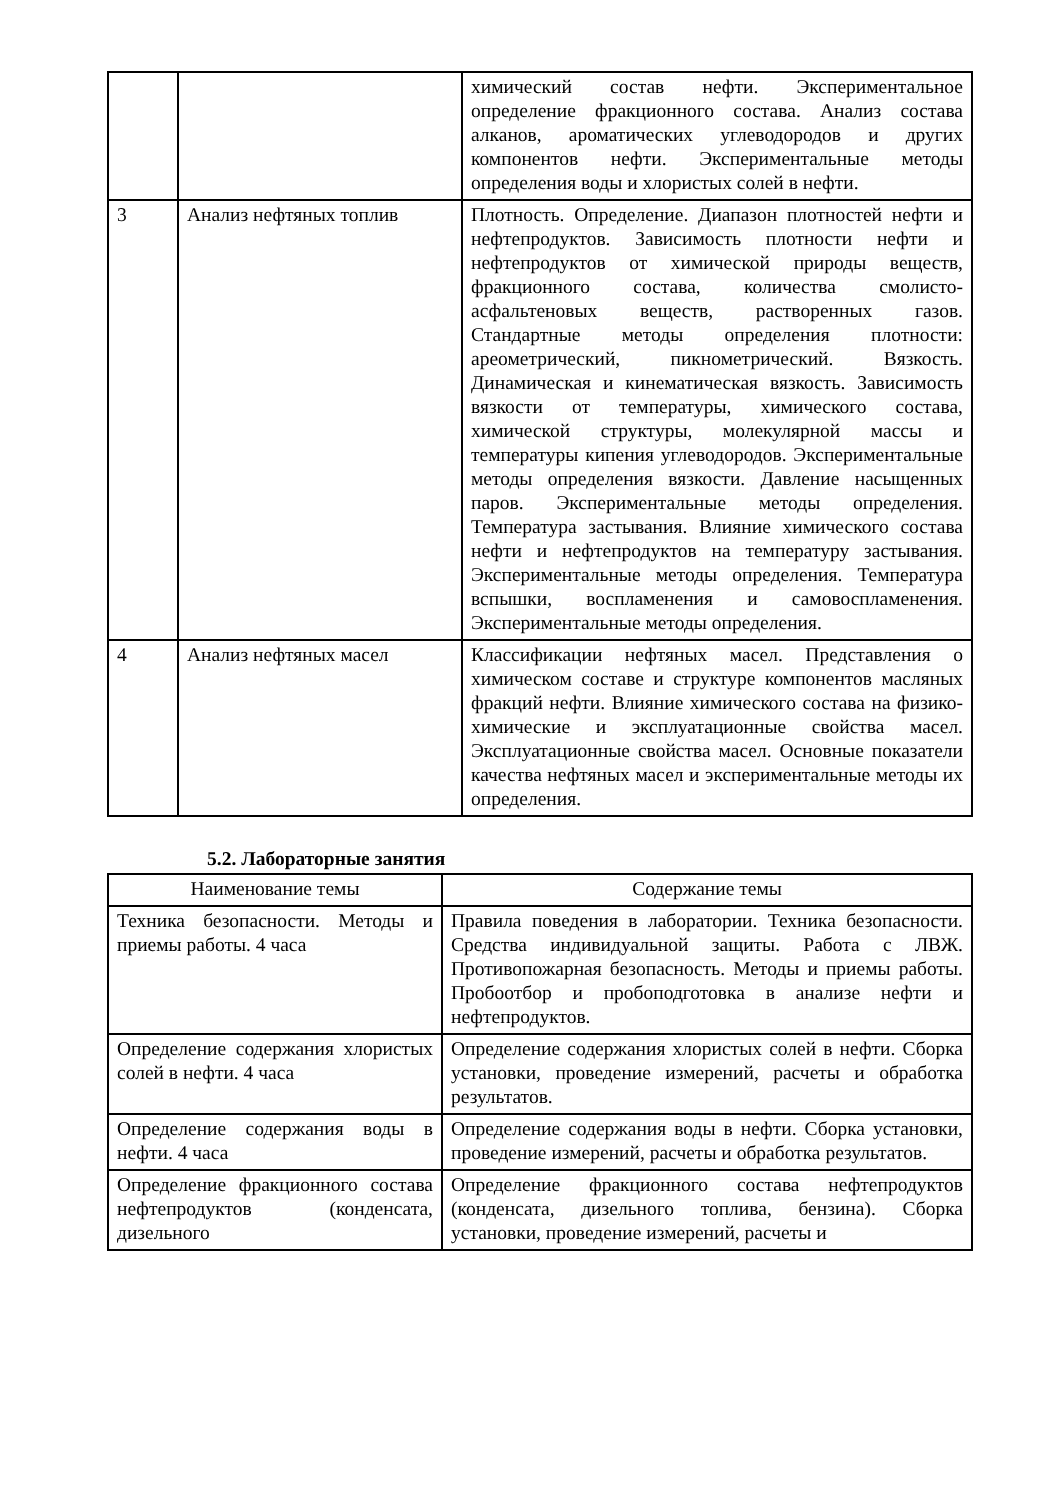| | | химический состав нефти. Экспериментальное определение фракционного состава. Анализ состава алканов, ароматических углеводородов и других компонентов нефти. Экспериментальные методы определения воды и хлористых солей в нефти. |
| 3 | Анализ нефтяных топлив | Плотность. Определение. Диапазон плотностей нефти и нефтепродуктов. Зависимость плотности нефти и нефтепродуктов от химической природы веществ, фракционного состава, количества смолисто- асфальтеновых веществ, растворенных газов. Стандартные методы определения плотности: ареометрический, пикнометрический. Вязкость. Динамическая и кинематическая вязкость. Зависимость вязкости от температуры, химического состава, химической структуры, молекулярной массы и температуры кипения углеводородов. Экспериментальные методы определения вязкости. Давление насыщенных паров. Экспериментальные методы определения. Температура застывания. Влияние химического состава нефти и нефтепродуктов на температуру застывания. Экспериментальные методы определения. Температура вспышки, воспламенения и самовоспламенения. Экспериментальные методы определения. |
| 4 | Анализ нефтяных масел | Классификации нефтяных масел. Представления о химическом составе и структуре компонентов масляных фракций нефти. Влияние химического состава на физико- химические и эксплуатационные свойства масел. Эксплуатационные свойства масел. Основные показатели качества нефтяных масел и экспериментальные методы их определения. |
5.2. Лабораторные занятия
| Наименование темы | Содержание темы |
| --- | --- |
| Техника безопасности. Методы и приемы работы. 4 часа | Правила поведения в лаборатории. Техника безопасности. Средства индивидуальной защиты. Работа с ЛВЖ. Противопожарная безопасность. Методы и приемы работы. Пробоотбор и пробоподготовка в анализе нефти и нефтепродуктов. |
| Определение содержания хлористых солей в нефти. 4 часа | Определение содержания хлористых солей в нефти. Сборка установки, проведение измерений, расчеты и обработка результатов. |
| Определение содержания воды в нефти. 4 часа | Определение содержания воды в нефти. Сборка установки, проведение измерений, расчеты и обработка результатов. |
| Определение фракционного состава нефтепродуктов (конденсата, дизельного | Определение фракционного состава нефтепродуктов (конденсата, дизельного топлива, бензина). Сборка установки, проведение измерений, расчеты и |